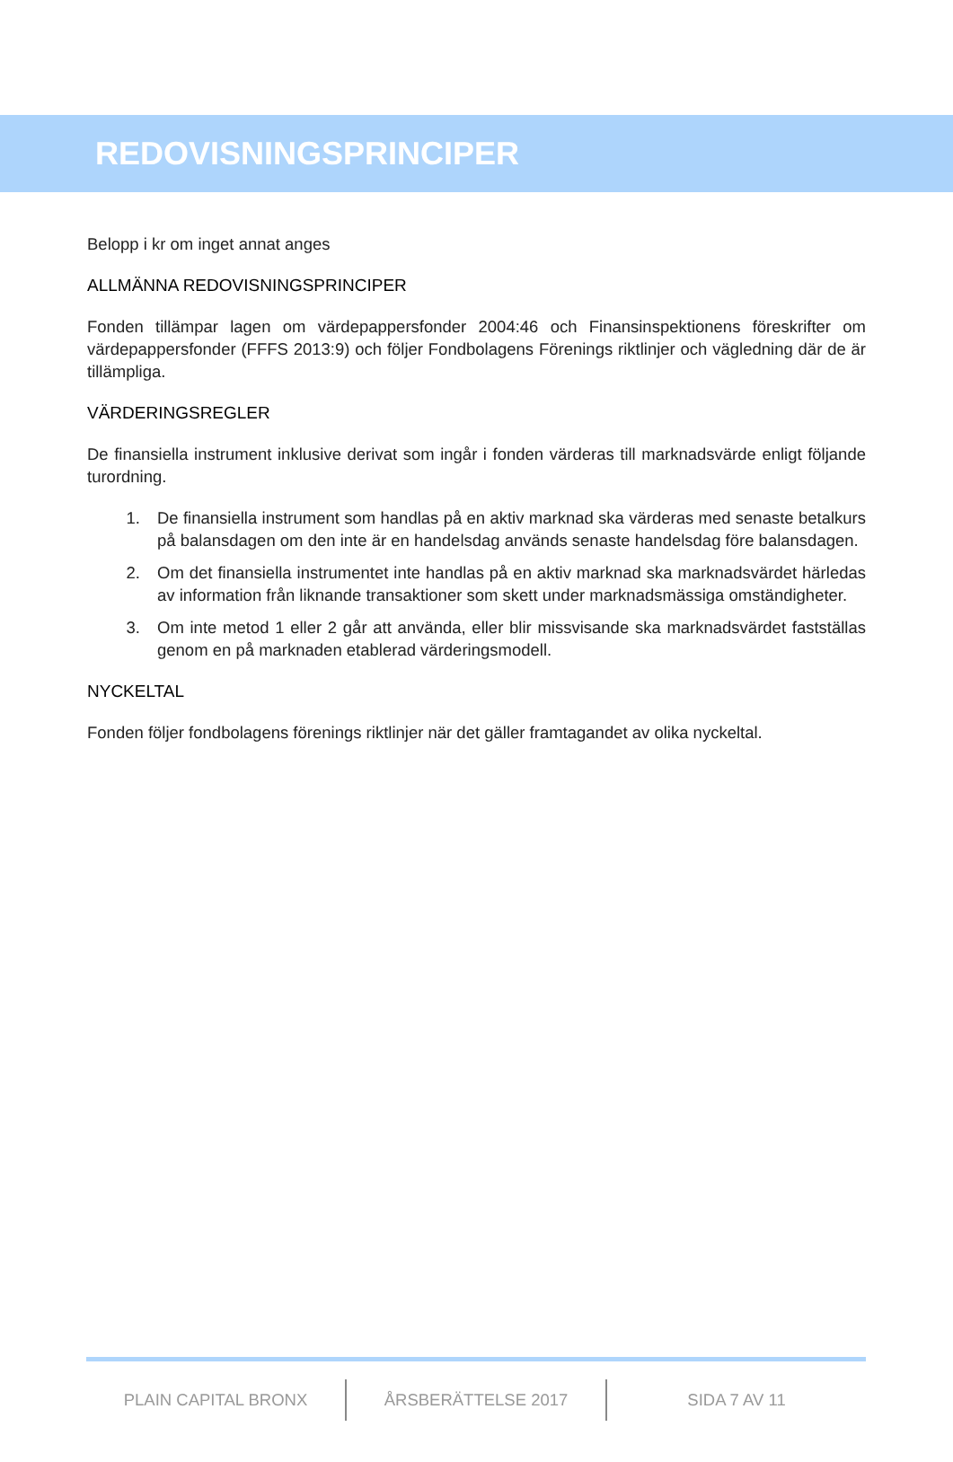REDOVISNINGSPRINCIPER
Belopp i kr om inget annat anges
ALLMÄNNA REDOVISNINGSPRINCIPER
Fonden tillämpar lagen om värdepappersfonder 2004:46 och Finansinspektionens föreskrifter om värdepappersfonder (FFFS 2013:9) och följer Fondbolagens Förenings riktlinjer och vägledning där de är tillämpliga.
VÄRDERINGSREGLER
De finansiella instrument inklusive derivat som ingår i fonden värderas till marknadsvärde enligt följande turordning.
1. De finansiella instrument som handlas på en aktiv marknad ska värderas med senaste betalkurs på balansdagen om den inte är en handelsdag används senaste handelsdag före balansdagen.
2. Om det finansiella instrumentet inte handlas på en aktiv marknad ska marknadsvärdet härledas av information från liknande transaktioner som skett under marknadsmässiga omständigheter.
3. Om inte metod 1 eller 2 går att använda, eller blir missvisande ska marknadsvärdet fastställas genom en på marknaden etablerad värderingsmodell.
NYCKELTAL
Fonden följer fondbolagens förenings riktlinjer när det gäller framtagandet av olika nyckeltal.
PLAIN CAPITAL BRONX ÅRSBERÄTTELSE 2017 SIDA 7 AV 11